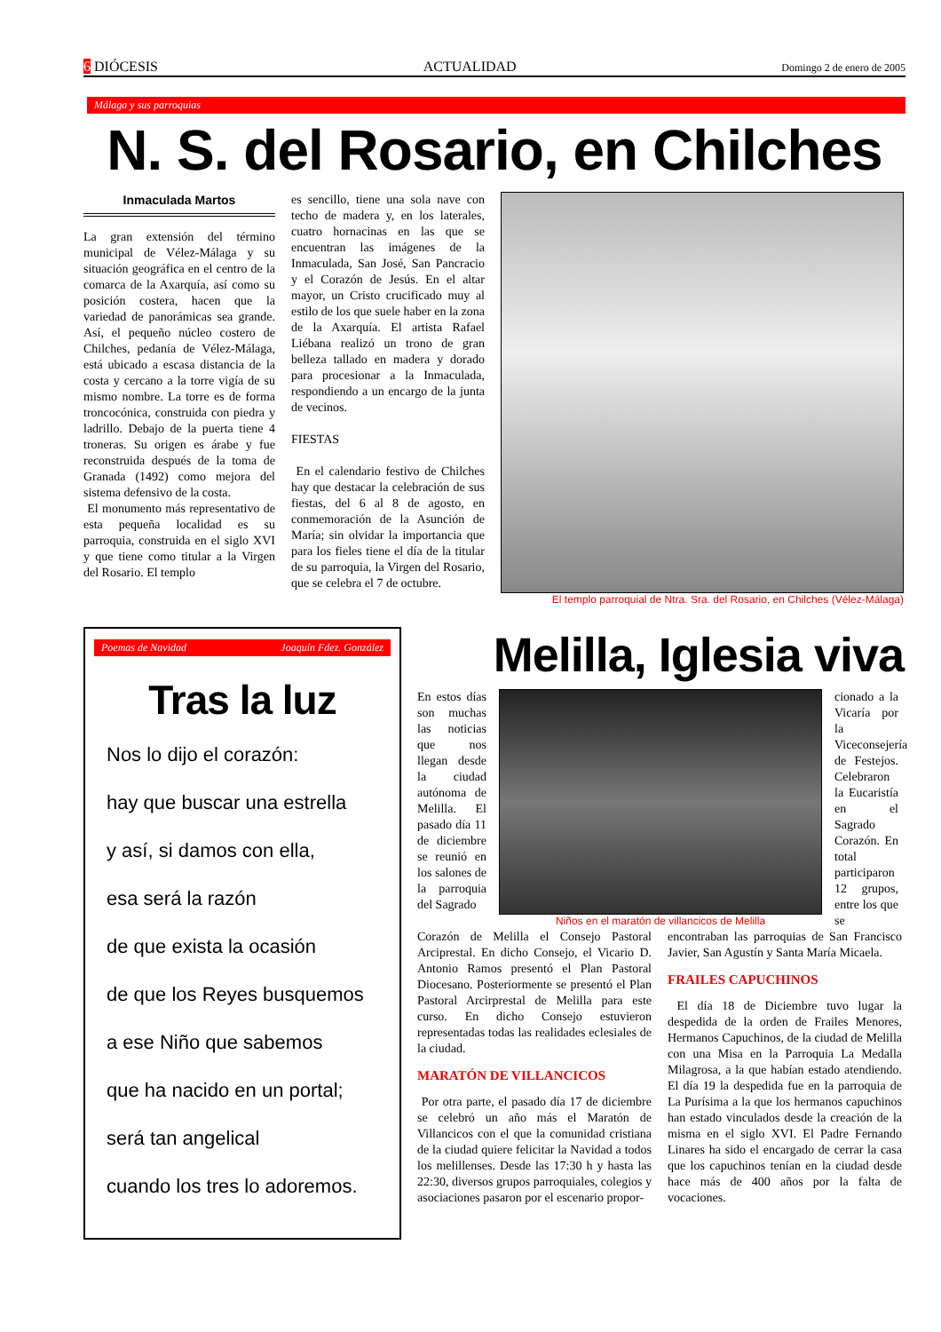6 DIÓCESIS ACTUALIDAD Domingo 2 de enero de 2005
Málaga y sus parroquias
N. S. del Rosario, en Chilches
Inmaculada Martos
La gran extensión del término municipal de Vélez-Málaga y su situación geográfica en el centro de la comarca de la Axarquía, así como su posición costera, hacen que la variedad de panorámicas sea grande. Así, el pequeño núcleo costero de Chilches, pedanía de Vélez-Málaga, está ubicado a escasa distancia de la costa y cercano a la torre vigía de su mismo nombre. La torre es de forma troncocónica, construida con piedra y ladrillo. Debajo de la puerta tiene 4 troneras. Su origen es árabe y fue reconstruida después de la toma de Granada (1492) como mejora del sistema defensivo de la costa.
El monumento más representativo de esta pequeña localidad es su parroquia, construida en el siglo XVI y que tiene como titular a la Virgen del Rosario. El templo
es sencillo, tiene una sola nave con techo de madera y, en los laterales, cuatro hornacinas en las que se encuentran las imágenes de la Inmaculada, San José, San Pancracio y el Corazón de Jesús. En el altar mayor, un Cristo crucificado muy al estilo de los que suele haber en la zona de la Axarquía. El artista Rafael Liébana realizó un trono de gran belleza tallado en madera y dorado para procesionar a la Inmaculada, respondiendo a un encargo de la junta de vecinos.
FIESTAS
En el calendario festivo de Chilches hay que destacar la celebración de sus fiestas, del 6 al 8 de agosto, en conmemoración de la Asunción de María; sin olvidar la importancia que para los fieles tiene el día de la titular de su parroquia, la Virgen del Rosario, que se celebra el 7 de octubre.
El templo parroquial de Ntra. Sra. del Rosario, en Chilches (Vélez-Málaga)
Poemas de Navidad Joaquín Fdez. González
Tras la luz
Nos lo dijo el corazón:
hay que buscar una estrella
y así, si damos con ella,
esa será la razón
de que exista la ocasión
de que los Reyes busquemos
a ese Niño que sabemos
que ha nacido en un portal;
será tan angelical
cuando los tres lo adoremos.
Melilla, Iglesia viva
En estos días son muchas las noticias que nos llegan desde la ciudad autónoma de Melilla. El pasado día 11 de diciembre se reunió en los salones de la parroquia del Sagrado
Niños en el maratón de villancicos de Melilla
cionado a la Vicaría por la Viceconsejería de Festejos. Celebraron la Eucaristía en el Sagrado Corazón. En total participaron 12 grupos, entre los que se
Corazón de Melilla el Consejo Pastoral Arciprestal. En dicho Consejo, el Vicario D. Antonio Ramos presentó el Plan Pastoral Diocesano. Posteriormente se presentó el Plan Pastoral Arcirprestal de Melilla para este curso. En dicho Consejo estuvieron representadas todas las realidades eclesiales de la ciudad.
MARATÓN DE VILLANCICOS
Por otra parte, el pasado día 17 de diciembre se celebró un año más el Maratón de Villancicos con el que la comunidad cristiana de la ciudad quiere felicitar la Navidad a todos los melillenses. Desde las 17:30 h y hasta las 22:30, diversos grupos parroquiales, colegios y asociaciones pasaron por el escenario propor-
encontraban las parroquias de San Francisco Javier, San Agustín y Santa María Micaela.
FRAILES CAPUCHINOS
El día 18 de Diciembre tuvo lugar la despedida de la orden de Frailes Menores, Hermanos Capuchinos, de la ciudad de Melilla con una Misa en la Parroquia La Medalla Milagrosa, a la que habían estado atendiendo. El día 19 la despedida fue en la parroquia de La Purísima a la que los hermanos capuchinos han estado vinculados desde la creación de la misma en el siglo XVI. El Padre Fernando Linares ha sido el encargado de cerrar la casa que los capuchinos tenían en la ciudad desde hace más de 400 años por la falta de vocaciones.